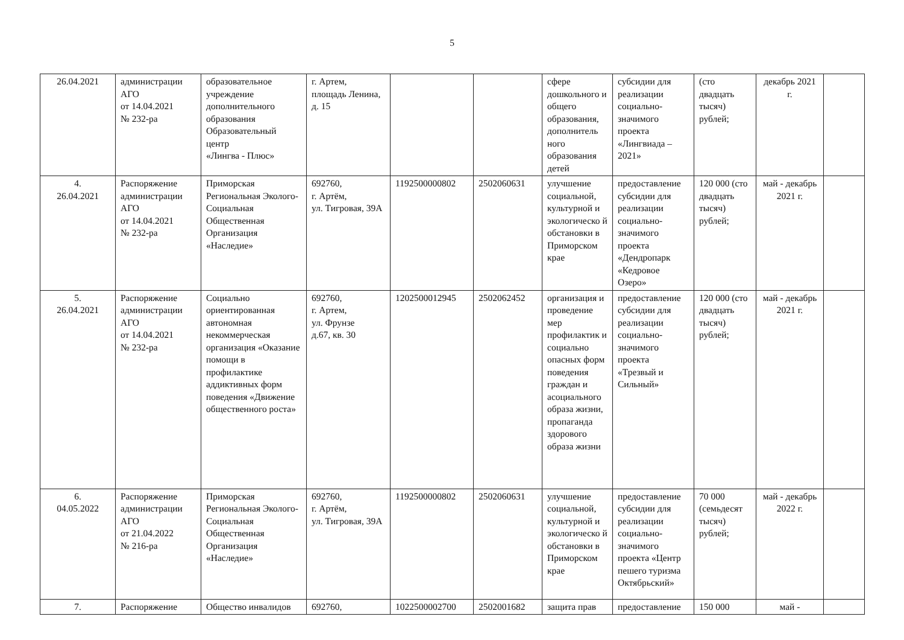5
| 26.04.2021 | администрации АГО от 14.04.2021 № 232-ра | образовательное учреждение дополнительного образования Образовательный центр «Лингва - Плюс» | г. Артем, площадь Ленина, д. 15 | | | сфере дошкольного и общего образования, дополнитель ного образования детей | субсидии для реализации социально-значимого проекта «Лингвиада – 2021» | (сто двадцать тысяч) рублей; | декабрь 2021 г. | |
| 4. 26.04.2021 | Распоряжение администрации АГО от 14.04.2021 № 232-ра | Приморская Региональная Эколого-Социальная Общественная Организация «Наследие» | 692760, г. Артём, ул. Тигровая, 39А | 1192500000802 | 2502060631 | улучшение социальной, культурной и экологическо й обстановки в Приморском крае | предоставление субсидии для реализации социально-значимого проекта «Дендропарк «Кедровое Озеро» | 120 000 (сто двадцать тысяч) рублей; | май - декабрь 2021 г. | |
| 5. 26.04.2021 | Распоряжение администрации АГО от 14.04.2021 № 232-ра | Социально ориентированная автономная некоммерческая организация «Оказание помощи в профилактике аддиктивных форм поведения «Движение общественного роста» | 692760, г. Артем, ул. Фрунзе д.67, кв. 30 | 1202500012945 | 2502062452 | организация и проведение мер профилактик и социально опасных форм поведения граждан и асоциального образа жизни, пропаганда здорового образа жизни | предоставление субсидии для реализации социально-значимого проекта «Трезвый и Сильный» | 120 000 (сто двадцать тысяч) рублей; | май - декабрь 2021 г. | |
| 6. 04.05.2022 | Распоряжение администрации АГО от 21.04.2022 № 216-ра | Приморская Региональная Эколого-Социальная Общественная Организация «Наследие» | 692760, г. Артём, ул. Тигровая, 39А | 1192500000802 | 2502060631 | улучшение социальной, культурной и экологическо й обстановки в Приморском крае | предоставление субсидии для реализации социально-значимого проекта «Центр пешего туризма Октябрьский» | 70 000 (семьдесят тысяч) рублей; | май - декабрь 2022 г. | |
| 7. | Распоряжение | Общество инвалидов | 692760, | 1022500002700 | 2502001682 | защита прав | предоставление | 150 000 | май - | |